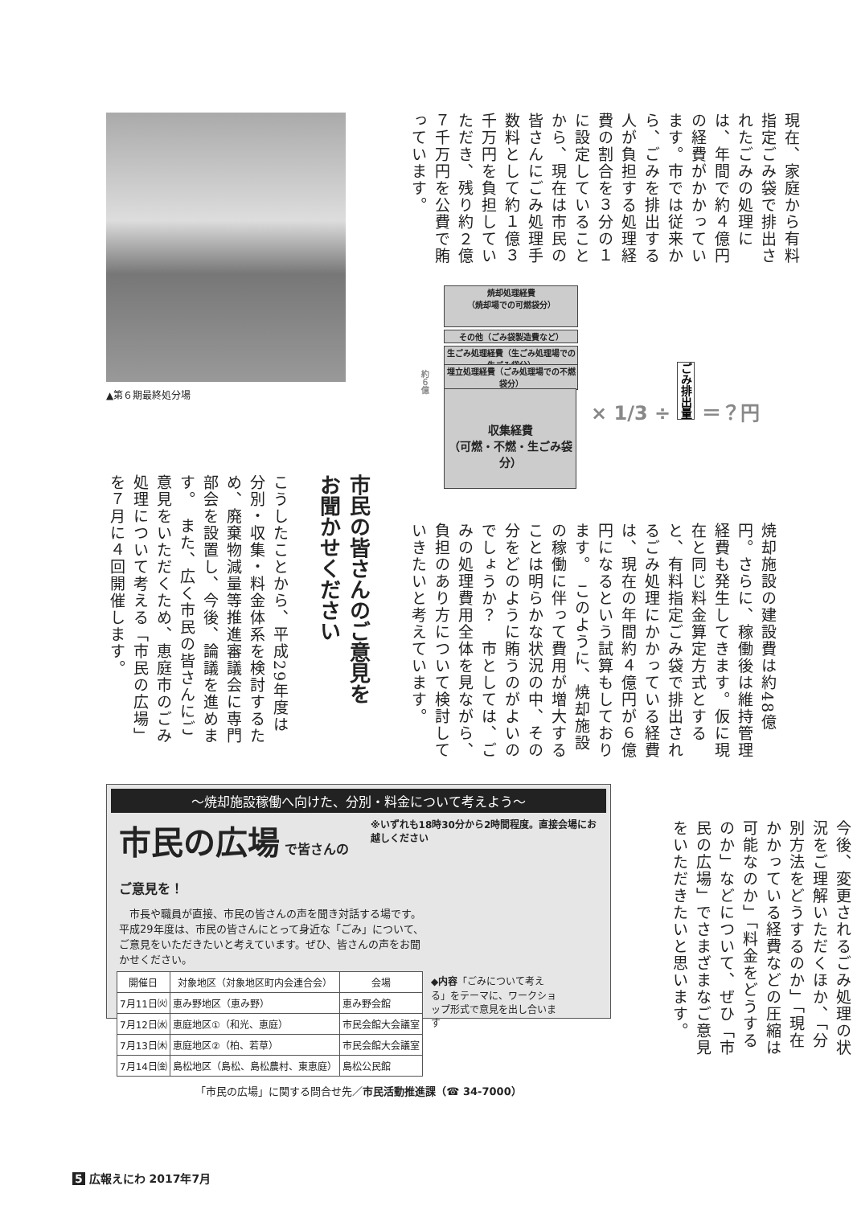▲第６期最終処分場
現在、家庭から有料指定ごみ袋で排出されたごみの処理には、年間で約４億円の経費がかかっています。市では従来から、ごみを排出する人が負担する処理経費の割合を３分の１に設定していることから、現在は市民の皆さんにごみ処理手数料として約１億３千万円を負担していただき、残り約２億７千万円を公費で賄っています。
約６億
焼却処理経費
（焼却場での可燃袋分）
その他（ごみ袋製造費など）
生ごみ処理経費（生ごみ処理場での生ごみ袋分）
埋立処理経費（ごみ処理場での不燃袋分）
収集経費
（可燃・不燃・生ごみ袋分）
× 1/3 ÷ ごみ排出量 ＝？円
焼却施設の建設費は約48億円。さらに、稼働後は維持管理経費も発生してきます。仮に現在と同じ料金算定方式とすると、有料指定ごみ袋で排出されるごみ処理にかかっている経費は、現在の年間約４億円が６億円になるという試算もしております。　このように、焼却施設の稼働に伴って費用が増大することは明らかな状況の中、その分をどのように賄うのがよいのでしょうか？　市としては、ごみの処理費用全体を見ながら、負担のあり方について検討していきたいと考えています。
市民の皆さんのご意見をお聞かせください
こうしたことから、平成29年度は分別・収集・料金体系を検討するため、廃棄物減量等推進審議会に専門部会を設置し、今後、論議を進めます。　また、広く市民の皆さんにご意見をいただくため、恵庭市のごみ処理について考える「市民の広場」を７月に４回開催します。
今後、変更されるごみ処理の状況をご理解いただくほか、「分別方法をどうするのか」「現在かかっている経費などの圧縮は可能なのか」「料金をどうするのか」などについて、ぜひ「市民の広場」でさまざまなご意見をいただきたいと思います。
～焼却施設稼働へ向けた、分別・料金について考えよう～
市民の広場 で皆さんのご意見を！
※いずれも18時30分から2時間程度。直接会場にお越しください
　市長や職員が直接、市民の皆さんの声を聞き対話する場です。平成29年度は、市民の皆さんにとって身近な「ごみ」について、ご意見をいただきたいと考えています。ぜひ、皆さんの声をお聞かせください。
| 開催日 | 対象地区（対象地区町内会連合会） | 会場 |
| --- | --- | --- |
| 7月11日㈫ | 恵み野地区（恵み野） | 恵み野会館 |
| 7月12日㈬ | 恵庭地区①（和光、恵庭） | 市民会館大会議室 |
| 7月13日㈭ | 恵庭地区②（柏、若草） | 市民会館大会議室 |
| 7月14日㈮ | 島松地区（島松、島松農村、東恵庭） | 島松公民館 |
◆内容「ごみについて考える」をテーマに、ワークショップ形式で意見を出し合います
「市民の広場」に関する問合せ先／市民活動推進課（☎ 34-7000）
5 広報えにわ 2017年7月